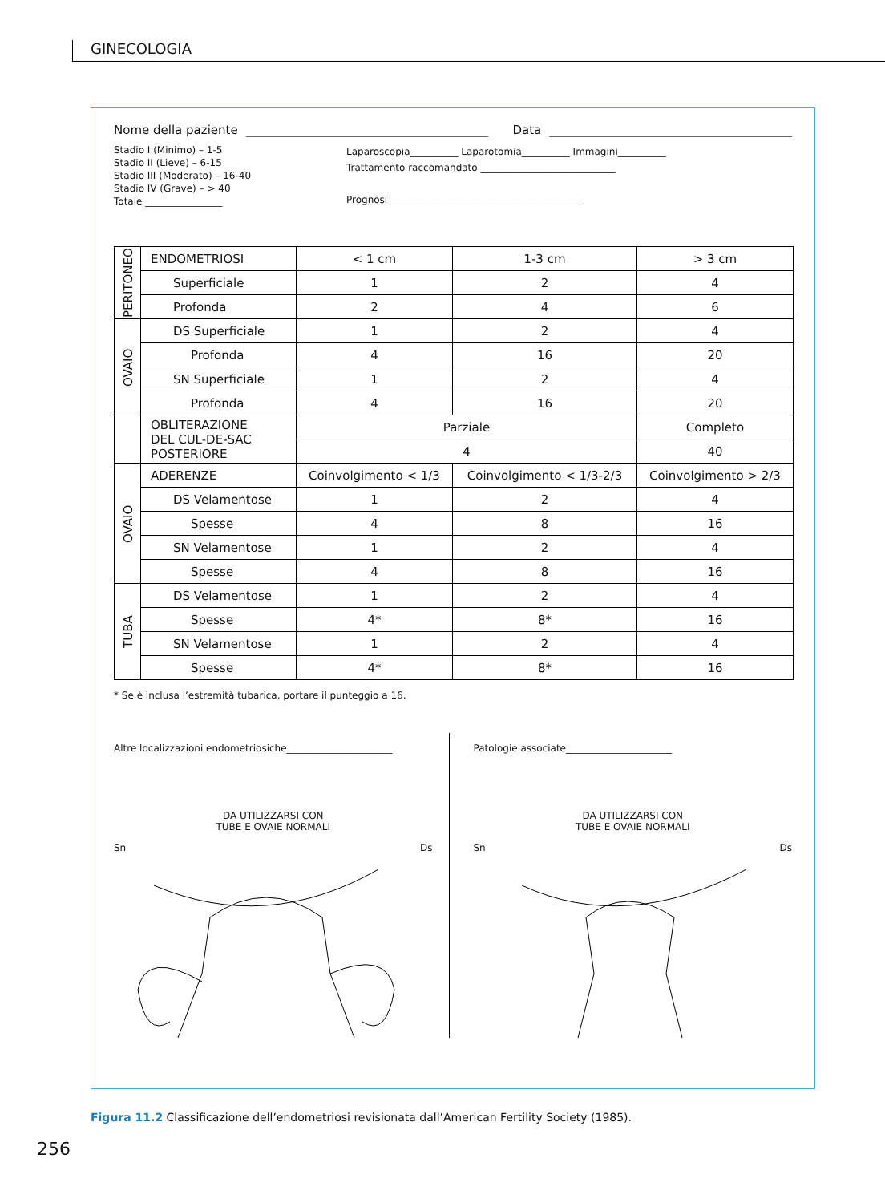GINECOLOGIA
Nome della paziente Data
Stadio I (Minimo) – 1-5
Stadio II (Lieve) – 6-15
Stadio III (Moderato) – 16-40
Stadio IV (Grave) – > 40
Totale ________________
Laparoscopia__________ Laparotomia__________ Immagini__________
Trattamento raccomandato ____________________________
Prognosi ________________________________________
| PERITONEO | ENDOMETRIOSI | < 1 cm | 1-3 cm | > 3 cm |
| | Superficiale | 1 | 2 | 4 |
| | Profonda | 2 | 4 | 6 |
| OVAIO | DS Superficiale | 1 | 2 | 4 |
| | Profonda | 4 | 16 | 20 |
| | SN Superficiale | 1 | 2 | 4 |
| | Profonda | 4 | 16 | 20 |
| | OBLITERAZIONE DEL CUL-DE-SAC POSTERIORE | Parziale | | Completo |
| | | 4 | | 40 |
| OVAIO | ADERENZE | Coinvolgimento < 1/3 | Coinvolgimento < 1/3-2/3 | Coinvolgimento > 2/3 |
| | DS Velamentose | 1 | 2 | 4 |
| | Spesse | 4 | 8 | 16 |
| | SN Velamentose | 1 | 2 | 4 |
| | Spesse | 4 | 8 | 16 |
| TUBA | DS Velamentose | 1 | 2 | 4 |
| | Spesse | 4* | 8* | 16 |
| | SN Velamentose | 1 | 2 | 4 |
| | Spesse | 4* | 8* | 16 |
* Se è inclusa l’estremità tubarica, portare il punteggio a 16.
Altre localizzazioni endometriosiche______________________
DA UTILIZZARSI CON
TUBE E OVAIE NORMALI
Sn Ds
Patologie associate______________________
DA UTILIZZARSI CON
TUBE E OVAIE NORMALI
Sn Ds
Figura 11.2 Classificazione dell’endometriosi revisionata dall’American Fertility Society (1985).
256